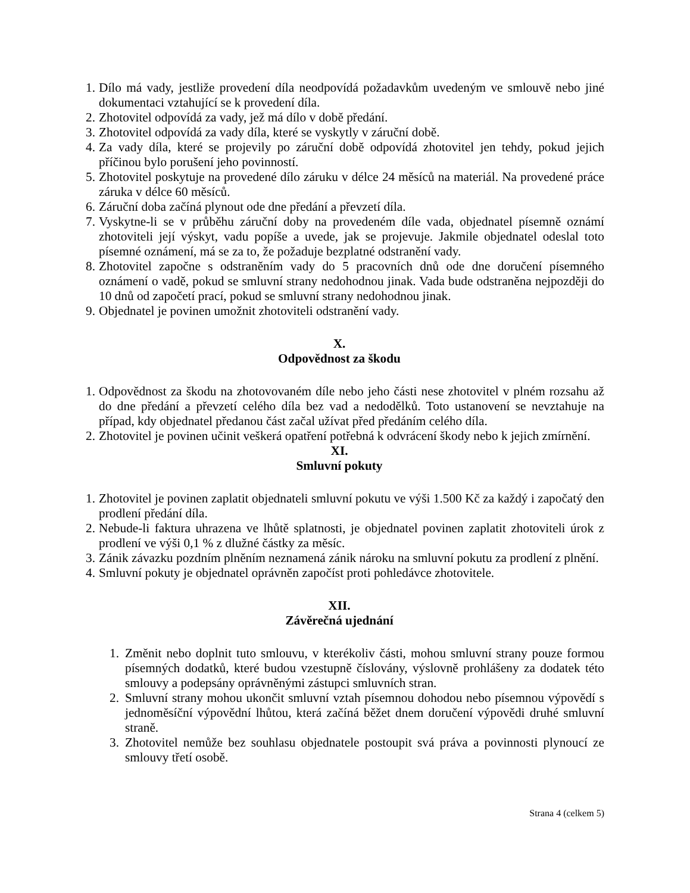1. Dílo má vady, jestliže provedení díla neodpovídá požadavkům uvedeným ve smlouvě nebo jiné dokumentaci vztahující se k provedení díla.
2. Zhotovitel odpovídá za vady, jež má dílo v době předání.
3. Zhotovitel odpovídá za vady díla, které se vyskytly v záruční době.
4. Za vady díla, které se projevily po záruční době odpovídá zhotovitel jen tehdy, pokud jejich příčinou bylo porušení jeho povinností.
5. Zhotovitel poskytuje na provedené dílo záruku v délce 24 měsíců na materiál. Na provedené práce záruka v délce 60 měsíců.
6. Záruční doba začíná plynout ode dne předání a převzetí díla.
7. Vyskytne-li se v průběhu záruční doby na provedeném díle vada, objednatel písemně oznámí zhotoviteli její výskyt, vadu popíše a uvede, jak se projevuje. Jakmile objednatel odeslal toto písemné oznámení, má se za to, že požaduje bezplatné odstranění vady.
8. Zhotovitel započne s odstraněním vady do 5 pracovních dnů ode dne doručení písemného oznámení o vadě, pokud se smluvní strany nedohodnou jinak. Vada bude odstraněna nejpozději do 10 dnů od započetí prací, pokud se smluvní strany nedohodnou jinak.
9. Objednatel je povinen umožnit zhotoviteli odstranění vady.
X.
Odpovědnost za škodu
1. Odpovědnost za škodu na zhotovovaném díle nebo jeho části nese zhotovitel v plném rozsahu až do dne předání a převzetí celého díla bez vad a nedodělků. Toto ustanovení se nevztahuje na případ, kdy objednatel předanou část začal užívat před předáním celého díla.
2. Zhotovitel je povinen učinit veškerá opatření potřebná k odvrácení škody nebo k jejich zmírnění.
XI.
Smluvní pokuty
1. Zhotovitel je povinen zaplatit objednateli smluvní pokutu ve výši 1.500 Kč za každý i započatý den prodlení předání díla.
2. Nebude-li faktura uhrazena ve lhůtě splatnosti, je objednatel povinen zaplatit zhotoviteli úrok z prodlení ve výši 0,1 % z dlužné částky za měsíc.
3. Zánik závazku pozdním plněním neznamená zánik nároku na smluvní pokutu za prodlení z plnění.
4. Smluvní pokuty je objednatel oprávněn započíst proti pohledávce zhotovitele.
XII.
Závěrečná ujednání
1. Změnit nebo doplnit tuto smlouvu, v kterékoliv části, mohou smluvní strany pouze formou písemných dodatků, které budou vzestupně číslovány, výslovně prohlášeny za dodatek této smlouvy a podepsány oprávněnými zástupci smluvních stran.
2. Smluvní strany mohou ukončit smluvní vztah písemnou dohodou nebo písemnou výpovědí s jednoměsíční výpovědní lhůtou, která začíná běžet dnem doručení výpovědi druhé smluvní straně.
3. Zhotovitel nemůže bez souhlasu objednatele postoupit svá práva a povinnosti plynoucí ze smlouvy třetí osobě.
Strana 4 (celkem 5)